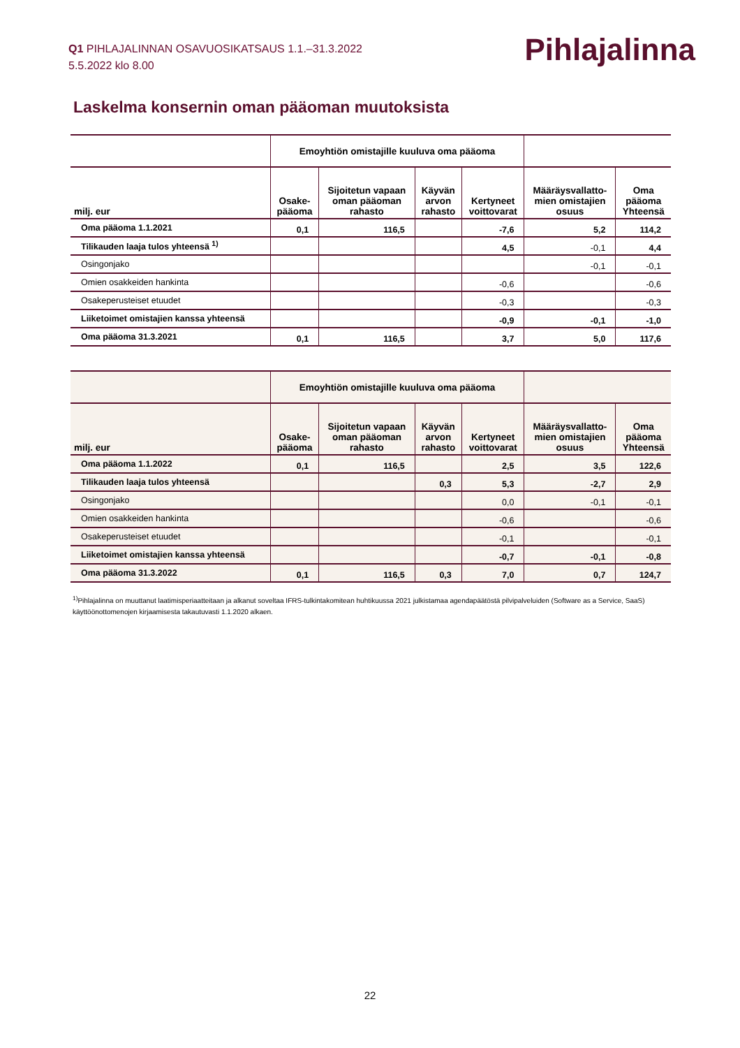Q1 PIHLAJALINNAN OSAVUOSIKATSAUS 1.1.–31.3.2022
5.5.2022 klo 8.00
Pihlajalinna
Laskelma konsernin oman pääoman muutoksista
| | Emoyhtiön omistajille kuuluva oma pääoma | | | | | |
| --- | --- | --- | --- | --- | --- | --- |
| milj. eur | Osake- pääoma | Sijoitetun vapaan oman pääoman rahasto | Käyvän arvon rahasto | Kertyneet voittovarat | Määräysvallatto- mien omistajien osuus | Oma pääoma Yhteensä |
| Oma pääoma 1.1.2021 | 0,1 | 116,5 | | -7,6 | 5,2 | 114,2 |
| Tilikauden laaja tulos yhteensä <sup>1)</sup> | | | | 4,5 | -0,1 | 4,4 |
| Osingonjako | | | | | -0,1 | -0,1 |
| Omien osakkeiden hankinta | | | | -0,6 | | -0,6 |
| Osakeperusteiset etuudet | | | | -0,3 | | -0,3 |
| Liiketoimet omistajien kanssa yhteensä | | | | -0,9 | -0,1 | -1,0 |
| Oma pääoma 31.3.2021 | 0,1 | 116,5 | | 3,7 | 5,0 | 117,6 |
| | Emoyhtiön omistajille kuuluva oma pääoma | | | | | |
| --- | --- | --- | --- | --- | --- | --- |
| milj. eur | Osake- pääoma | Sijoitetun vapaan oman pääoman rahasto | Käyvän arvon rahasto | Kertyneet voittovarat | Määräysvallatto- mien omistajien osuus | Oma pääoma Yhteensä |
| Oma pääoma 1.1.2022 | 0,1 | 116,5 | | 2,5 | 3,5 | 122,6 |
| Tilikauden laaja tulos yhteensä | | | 0,3 | 5,3 | -2,7 | 2,9 |
| Osingonjako | | | | 0,0 | -0,1 | -0,1 |
| Omien osakkeiden hankinta | | | | -0,6 | | -0,6 |
| Osakeperusteiset etuudet | | | | -0,1 | | -0,1 |
| Liiketoimet omistajien kanssa yhteensä | | | | -0,7 | -0,1 | -0,8 |
| Oma pääoma 31.3.2022 | 0,1 | 116,5 | 0,3 | 7,0 | 0,7 | 124,7 |
<sup>1)</sup> Pihlajalinna on muuttanut laatimisperiaatteitaan ja alkanut soveltaa IFRS-tulkintakomitean huhtikuussa 2021 julkistamaa agendapäätöstä pilvipalveluiden (Software as a Service, SaaS) käyttöönottomenojen kirjaamisesta takautuvasti 1.1.2020 alkaen.
22